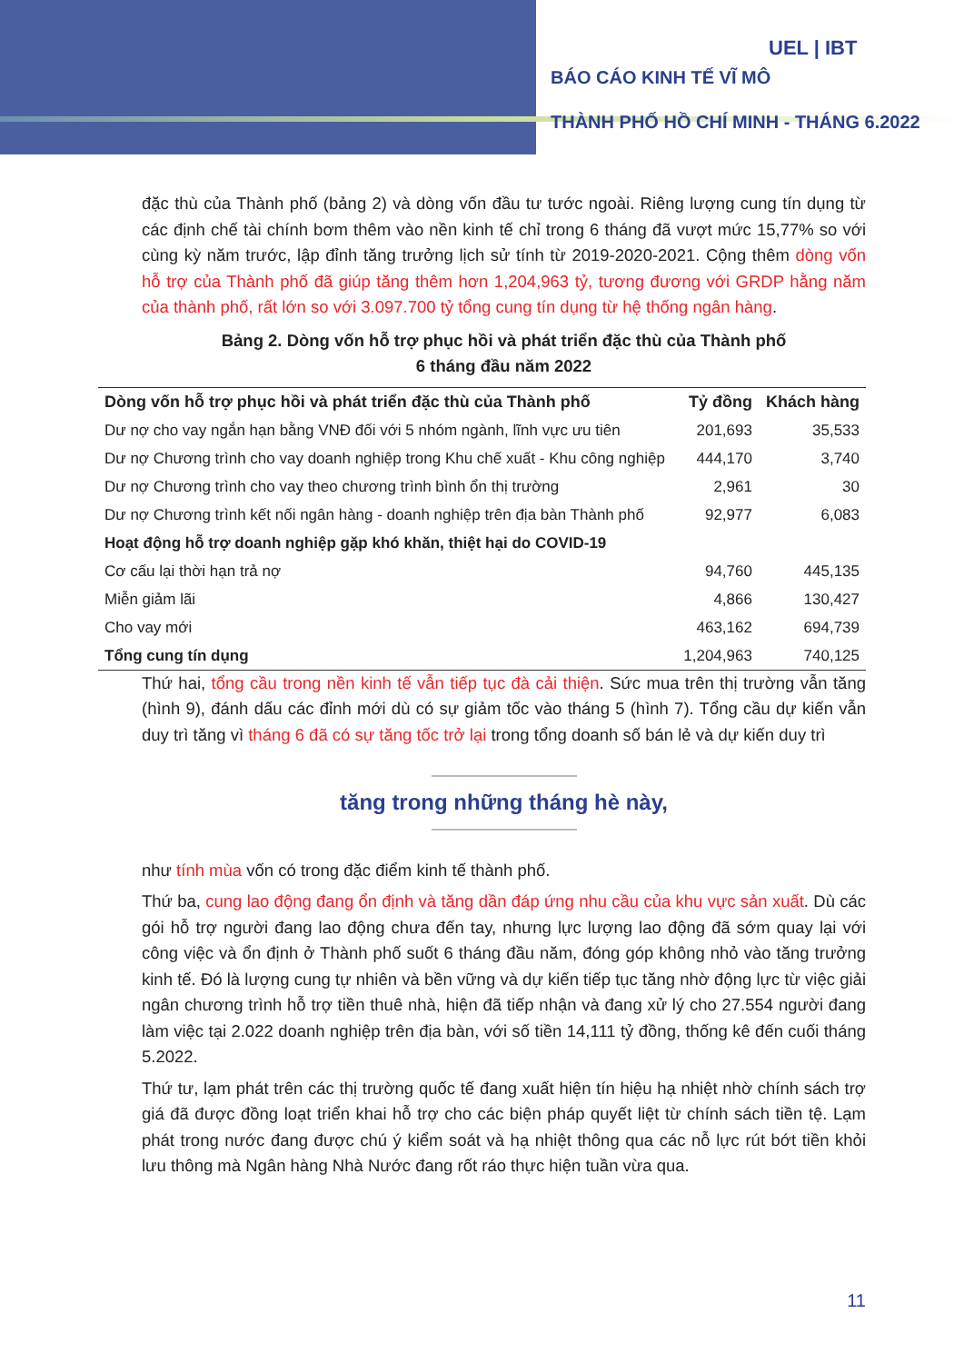UEL | IBT
BÁO CÁO KINH TẾ VĨ MÔ
THÀNH PHỐ HỒ CHÍ MINH - THÁNG 6.2022
đặc thù của Thành phố (bảng 2) và dòng vốn đầu tư tước ngoài. Riêng lượng cung tín dụng từ các định chế tài chính bơm thêm vào nền kinh tế chỉ trong 6 tháng đã vượt mức 15,77% so với cùng kỳ năm trước, lập đỉnh tăng trưởng lịch sử tính từ 2019-2020-2021. Cộng thêm dòng vốn hỗ trợ của Thành phố đã giúp tăng thêm hơn 1,204,963 tỷ, tương đương với GRDP hằng năm của thành phố, rất lớn so với 3.097.700 tỷ tổng cung tín dụng từ hệ thống ngân hàng.
Bảng 2. Dòng vốn hỗ trợ phục hồi và phát triển đặc thù của Thành phố
6 tháng đầu năm 2022
| Dòng vốn hỗ trợ phục hồi và phát triển đặc thù của Thành phố | Tỷ đồng | Khách hàng |
| --- | --- | --- |
| Dư nợ cho vay ngắn hạn bằng VNĐ đối với 5 nhóm ngành, lĩnh vực ưu tiên | 201,693 | 35,533 |
| Dư nợ Chương trình cho vay doanh nghiệp trong Khu chế xuất - Khu công nghiệp | 444,170 | 3,740 |
| Dư nợ Chương trình cho vay theo chương trình bình ổn thị trường | 2,961 | 30 |
| Dư nợ Chương trình kết nối ngân hàng - doanh nghiệp trên địa bàn Thành phố | 92,977 | 6,083 |
| Hoạt động hỗ trợ doanh nghiệp gặp khó khăn, thiệt hại do COVID-19 | | |
| Cơ cấu lại thời hạn trả nợ | 94,760 | 445,135 |
| Miễn giảm lãi | 4,866 | 130,427 |
| Cho vay mới | 463,162 | 694,739 |
| Tổng cung tín dụng | 1,204,963 | 740,125 |
Thứ hai, tổng cầu trong nền kinh tế vẫn tiếp tục đà cải thiện. Sức mua trên thị trường vẫn tăng (hình 9), đánh dấu các đỉnh mới dù có sự giảm tốc vào tháng 5 (hình 7). Tổng cầu dự kiến vẫn duy trì tăng vì tháng 6 đã có sự tăng tốc trở lại trong tổng doanh số bán lẻ và dự kiến duy trì
tăng trong những tháng hè này,
như tính mùa vốn có trong đặc điểm kinh tế thành phố.
Thứ ba, cung lao động đang ổn định và tăng dần đáp ứng nhu cầu của khu vực sản xuất. Dù các gói hỗ trợ người đang lao động chưa đến tay, nhưng lực lượng lao động đã sớm quay lại với công việc và ổn định ở Thành phố suốt 6 tháng đầu năm, đóng góp không nhỏ vào tăng trưởng kinh tế. Đó là lượng cung tự nhiên và bền vững và dự kiến tiếp tục tăng nhờ động lực từ việc giải ngân chương trình hỗ trợ tiền thuê nhà, hiện đã tiếp nhận và đang xử lý cho 27.554 người đang làm việc tại 2.022 doanh nghiệp trên địa bàn, với số tiền 14,111 tỷ đồng, thống kê đến cuối tháng 5.2022.
Thứ tư, lạm phát trên các thị trường quốc tế đang xuất hiện tín hiệu hạ nhiệt nhờ chính sách trợ giá đã được đồng loạt triển khai hỗ trợ cho các biện pháp quyết liệt từ chính sách tiền tệ. Lạm phát trong nước đang được chú ý kiểm soát và hạ nhiệt thông qua các nỗ lực rút bớt tiền khỏi lưu thông mà Ngân hàng Nhà Nước đang rốt ráo thực hiện tuần vừa qua.
11